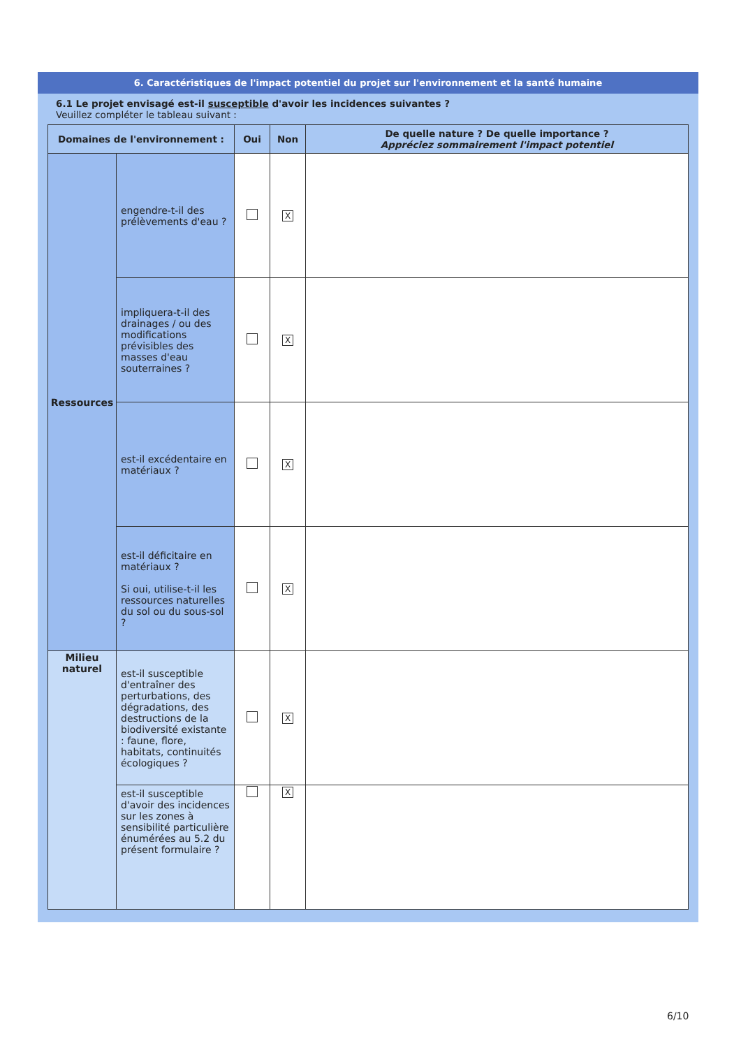6. Caractéristiques de l'impact potentiel du projet sur l'environnement et la santé humaine
6.1 Le projet envisagé est-il susceptible d'avoir les incidences suivantes ?
Veuillez compléter le tableau suivant :
| Domaines de l'environnement : | | Oui | Non | De quelle nature ? De quelle importance ? Appréciez sommairement l'impact potentiel |
| --- | --- | --- | --- | --- |
| Ressources | engendre-t-il des prélèvements d'eau ? | | X | |
| | impliquera-t-il des drainages / ou des modifications prévisibles des masses d'eau souterraines ? | | X | |
| | est-il excédentaire en matériaux ? | | X | |
| | est-il déficitaire en matériaux ? Si oui, utilise-t-il les ressources naturelles du sol ou du sous-sol ? | | X | |
| Milieu naturel | est-il susceptible d'entraîner des perturbations, des dégradations, des destructions de la biodiversité existante : faune, flore, habitats, continuités écologiques ? | | X | |
| | est-il susceptible d'avoir des incidences sur les zones à sensibilité particulière énumérées au 5.2 du présent formulaire ? | | X | |
6/10